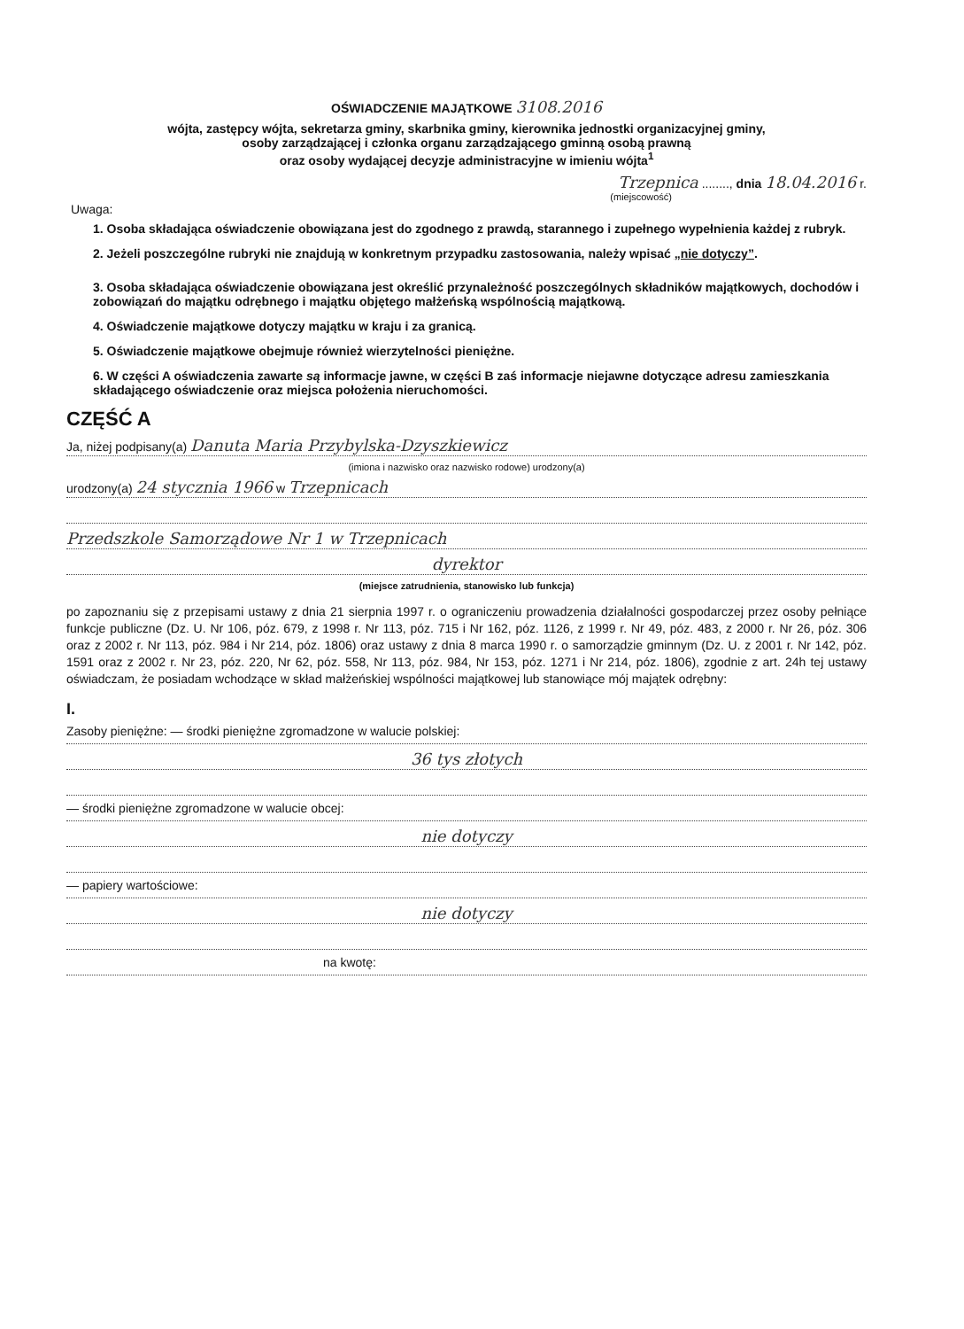OŚWIADCZENIE MAJĄTKOWE 3108.2016
wójta, zastępcy wójta, sekretarza gminy, skarbnika gminy, kierownika jednostki organizacyjnej gminy,
osoby zarządzającej i członka organu zarządzającego gminną osobą prawną
oraz osoby wydającej decyzje administracyjne w imieniu wójta<sup>1</sup>
Trzepnica ........, dnia 18.04.2016 r.
(miejscowość)
Uwaga:
1. Osoba składająca oświadczenie obowiązana jest do zgodnego z prawdą, starannego i zupełnego wypełnienia każdej z rubryk.
2. Jeżeli poszczególne rubryki nie znajdują w konkretnym przypadku zastosowania, należy wpisać „nie dotyczy”.
3. Osoba składająca oświadczenie obowiązana jest określić przynależność poszczególnych składników majątkowych, dochodów i zobowiązań do majątku odrębnego i majątku objętego małżeńską wspólnością majątkową.
4. Oświadczenie majątkowe dotyczy majątku w kraju i za granicą.
5. Oświadczenie majątkowe obejmuje również wierzytelności pieniężne.
6. W części A oświadczenia zawarte są informacje jawne, w części B zaś informacje niejawne dotyczące adresu zamieszkania składającego oświadczenie oraz miejsca położenia nieruchomości.
CZĘŚĆ A
Ja, niżej podpisany(a) Danuta Maria Przybylska-Dzyszkiewicz
(imiona i nazwisko oraz nazwisko rodowe) urodzony(a)
urodzony(a) 24 stycznia 1966 w Trzepnicach
Przedszkole Samorządowe Nr 1 w Trzepnicach
dyrektor
(miejsce zatrudnienia, stanowisko lub funkcja)
po zapoznaniu się z przepisami ustawy z dnia 21 sierpnia 1997 r. o ograniczeniu prowadzenia działalności gospodarczej przez osoby pełniące funkcje publiczne (Dz. U. Nr 106, póz. 679, z 1998 r. Nr 113, póz. 715 i Nr 162, póz. 1126, z 1999 r. Nr 49, póz. 483, z 2000 r. Nr 26, póz. 306 oraz z 2002 r. Nr 113, póz. 984 i Nr 214, póz. 1806) oraz ustawy z dnia 8 marca 1990 r. o samorządzie gminnym (Dz. U. z 2001 r. Nr 142, póz. 1591 oraz z 2002 r. Nr 23, póz. 220, Nr 62, póz. 558, Nr 113, póz. 984, Nr 153, póz. 1271 i Nr 214, póz. 1806), zgodnie z art. 24h tej ustawy oświadczam, że posiadam wchodzące w skład małżeńskiej wspólności majątkowej lub stanowiące mój majątek odrębny:
I.
Zasoby pieniężne: — środki pieniężne zgromadzone w walucie polskiej:
36 tys złotych
— środki pieniężne zgromadzone w walucie obcej:
nie dotyczy
— papiery wartościowe:
nie dotyczy
na kwotę: